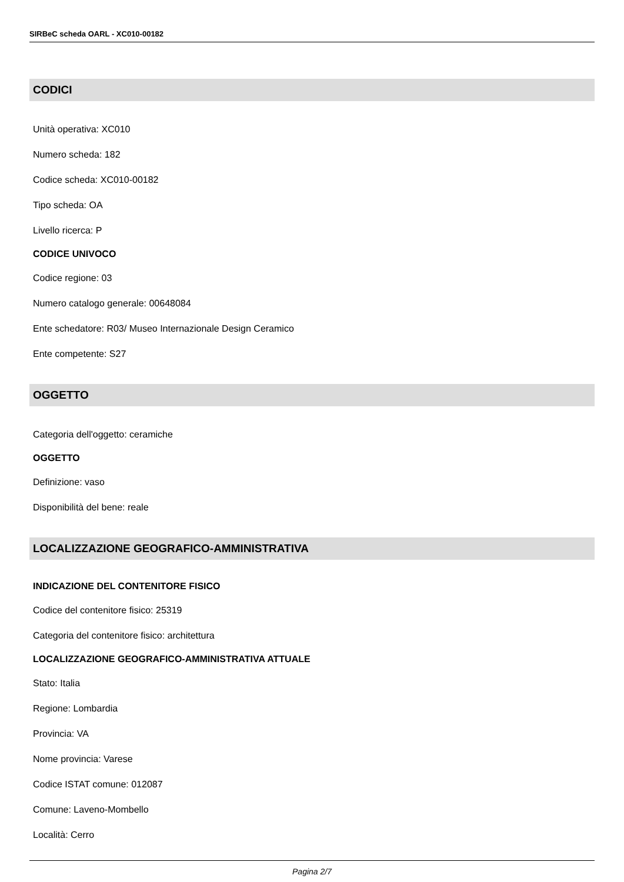SIRBeC scheda OARL - XC010-00182
CODICI
Unità operativa: XC010
Numero scheda: 182
Codice scheda: XC010-00182
Tipo scheda: OA
Livello ricerca: P
CODICE UNIVOCO
Codice regione: 03
Numero catalogo generale: 00648084
Ente schedatore: R03/ Museo Internazionale Design Ceramico
Ente competente: S27
OGGETTO
Categoria dell'oggetto: ceramiche
OGGETTO
Definizione: vaso
Disponibilità del bene: reale
LOCALIZZAZIONE GEOGRAFICO-AMMINISTRATIVA
INDICAZIONE DEL CONTENITORE FISICO
Codice del contenitore fisico: 25319
Categoria del contenitore fisico: architettura
LOCALIZZAZIONE GEOGRAFICO-AMMINISTRATIVA ATTUALE
Stato: Italia
Regione: Lombardia
Provincia: VA
Nome provincia: Varese
Codice ISTAT comune: 012087
Comune: Laveno-Mombello
Località: Cerro
Pagina 2/7